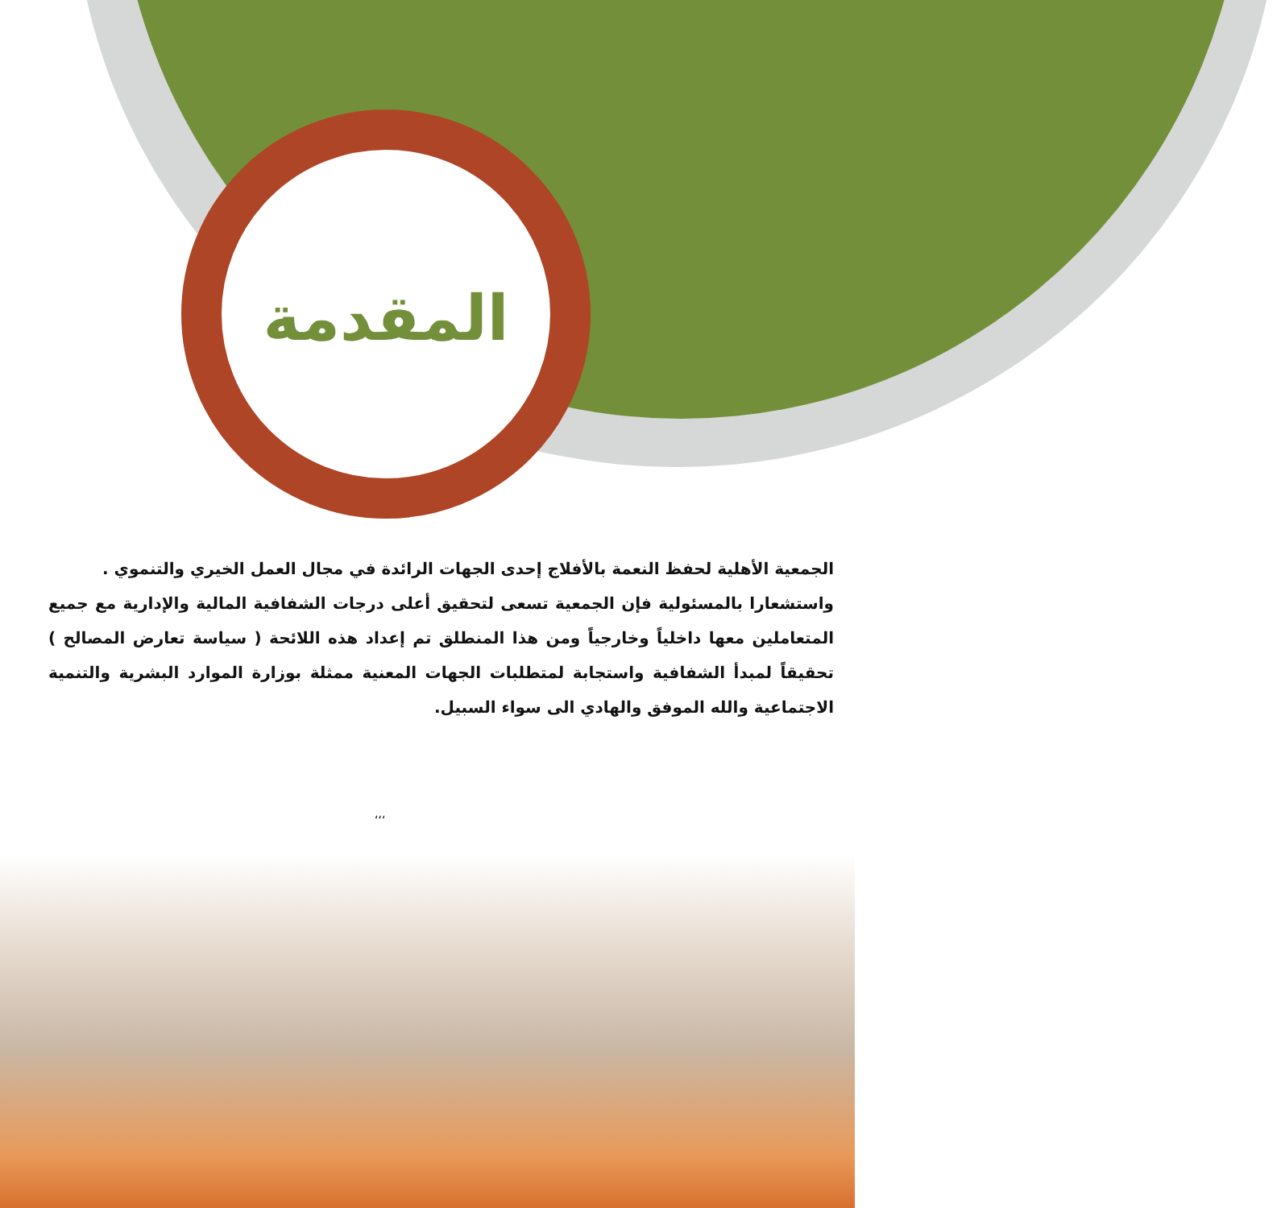المقدمة
الجمعية الأهلية لحفظ النعمة بالأفلاج إحدى الجهات الرائدة في مجال العمل الخيري والتنموي .
واستشعارا بالمسئولية فإن الجمعية تسعى لتحقيق أعلى درجات الشفافية المالية والإدارية مع جميع المتعاملين معها داخلياً وخارجياً ومن هذا المنطلق تم إعداد هذه اللائحة ( سياسة تعارض المصالح ) تحقيقاً لمبدأ الشفافية واستجابة لمتطلبات الجهات المعنية ممثلة بوزارة الموارد البشرية والتنمية الاجتماعية والله الموفق والهادي الى سواء السبيل.
‘‘‘